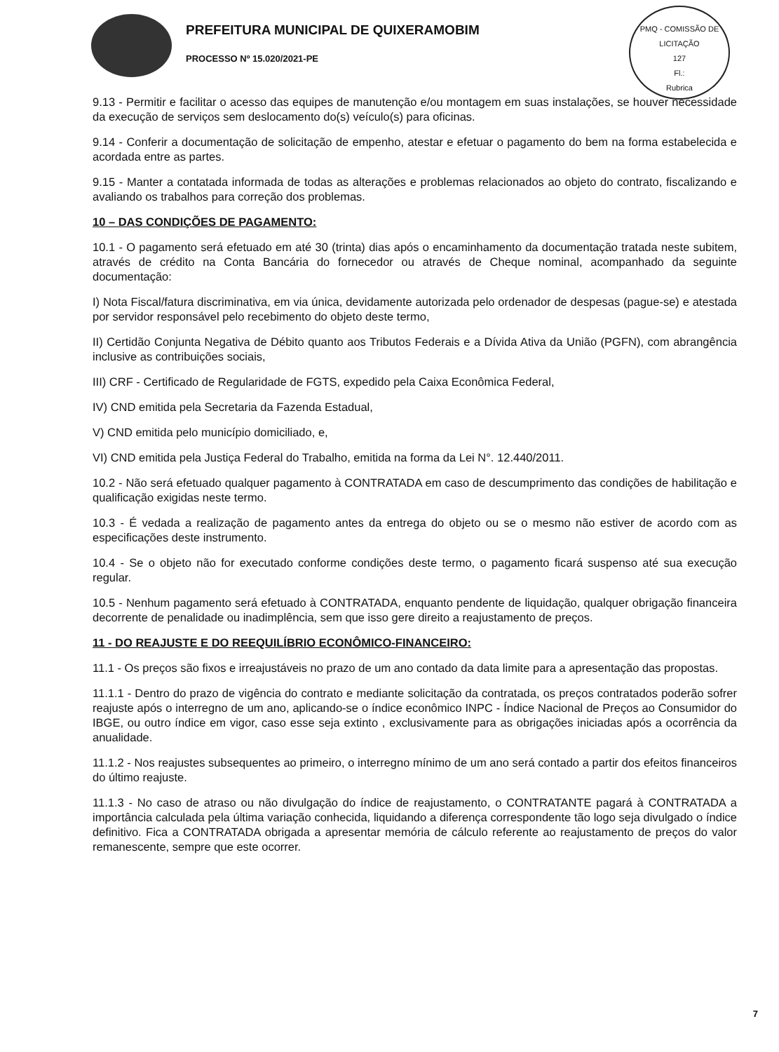PREFEITURA MUNICIPAL DE QUIXERAMOBIM
PROCESSO Nº 15.020/2021-PE
PMQ - COMISSÃO DE LICITAÇÃO
127
Fl.:
Rubrica
9.13 - Permitir e facilitar o acesso das equipes de manutenção e/ou montagem em suas instalações, se houver necessidade da execução de serviços sem deslocamento do(s) veículo(s) para oficinas.
9.14 - Conferir a documentação de solicitação de empenho, atestar e efetuar o pagamento do bem na forma estabelecida e acordada entre as partes.
9.15 - Manter a contatada informada de todas as alterações e problemas relacionados ao objeto do contrato, fiscalizando e avaliando os trabalhos para correção dos problemas.
10 – DAS CONDIÇÕES DE PAGAMENTO:
10.1 - O pagamento será efetuado em até 30 (trinta) dias após o encaminhamento da documentação tratada neste subitem, através de crédito na Conta Bancária do fornecedor ou através de Cheque nominal, acompanhado da seguinte documentação:
I) Nota Fiscal/fatura discriminativa, em via única, devidamente autorizada pelo ordenador de despesas (pague-se) e atestada por servidor responsável pelo recebimento do objeto deste termo,
II) Certidão Conjunta Negativa de Débito quanto aos Tributos Federais e a Dívida Ativa da União (PGFN), com abrangência inclusive as contribuições sociais,
III) CRF - Certificado de Regularidade de FGTS, expedido pela Caixa Econômica Federal,
IV) CND emitida pela Secretaria da Fazenda Estadual,
V) CND emitida pelo município domiciliado, e,
VI) CND emitida pela Justiça Federal do Trabalho, emitida na forma da Lei N°. 12.440/2011.
10.2 - Não será efetuado qualquer pagamento à CONTRATADA em caso de descumprimento das condições de habilitação e qualificação exigidas neste termo.
10.3 - É vedada a realização de pagamento antes da entrega do objeto ou se o mesmo não estiver de acordo com as especificações deste instrumento.
10.4 - Se o objeto não for executado conforme condições deste termo, o pagamento ficará suspenso até sua execução regular.
10.5 - Nenhum pagamento será efetuado à CONTRATADA, enquanto pendente de liquidação, qualquer obrigação financeira decorrente de penalidade ou inadimplência, sem que isso gere direito a reajustamento de preços.
11 - DO REAJUSTE E DO REEQUILÍBRIO ECONÔMICO-FINANCEIRO:
11.1 - Os preços são fixos e irreajustáveis no prazo de um ano contado da data limite para a apresentação das propostas.
11.1.1 - Dentro do prazo de vigência do contrato e mediante solicitação da contratada, os preços contratados poderão sofrer reajuste após o interregno de um ano, aplicando-se o índice econômico INPC - Índice Nacional de Preços ao Consumidor do IBGE, ou outro índice em vigor, caso esse seja extinto , exclusivamente para as obrigações iniciadas após a ocorrência da anualidade.
11.1.2 - Nos reajustes subsequentes ao primeiro, o interregno mínimo de um ano será contado a partir dos efeitos financeiros do último reajuste.
11.1.3 - No caso de atraso ou não divulgação do índice de reajustamento, o CONTRATANTE pagará à CONTRATADA a importância calculada pela última variação conhecida, liquidando a diferença correspondente tão logo seja divulgado o índice definitivo. Fica a CONTRATADA obrigada a apresentar memória de cálculo referente ao reajustamento de preços do valor remanescente, sempre que este ocorrer.
7